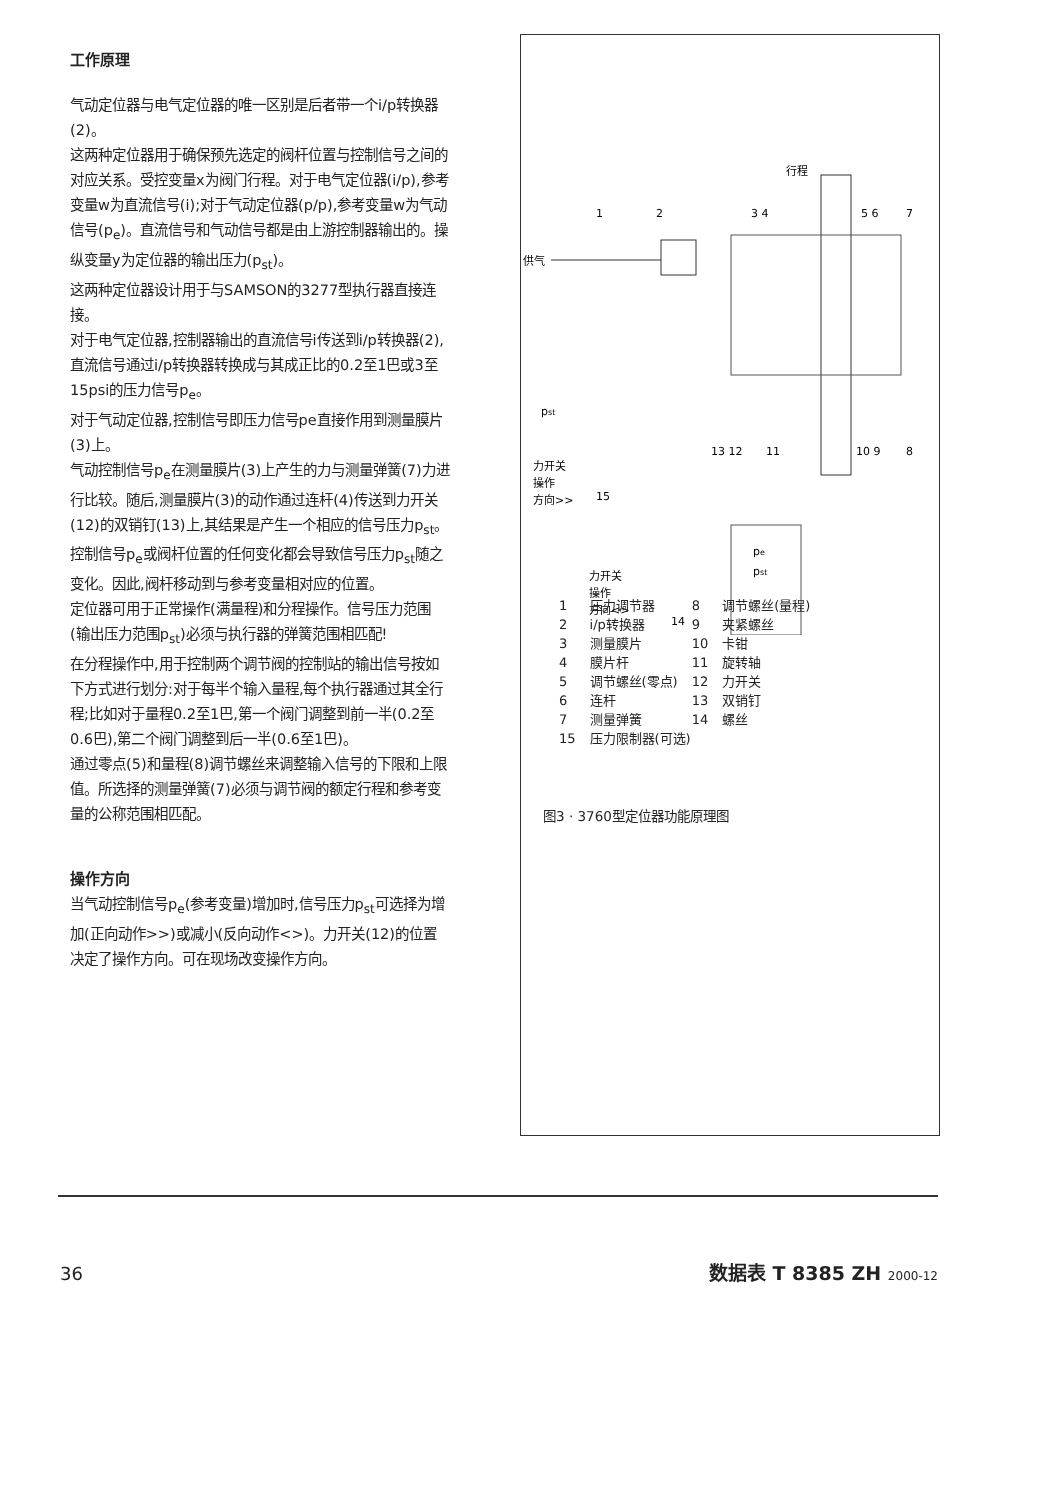工作原理
气动定位器与电气定位器的唯一区别是后者带一个i/p转换器(2)。
这两种定位器用于确保预先选定的阀杆位置与控制信号之间的对应关系。受控变量x为阀门行程。对于电气定位器(i/p),参考变量w为直流信号(i);对于气动定位器(p/p),参考变量w为气动信号(p<sub>e</sub>)。直流信号和气动信号都是由上游控制器输出的。操纵变量y为定位器的输出压力(p<sub>st</sub>)。
这两种定位器设计用于与SAMSON的3277型执行器直接连接。
对于电气定位器,控制器输出的直流信号i传送到i/p转换器(2),直流信号通过i/p转换器转换成与其成正比的0.2至1巴或3至15psi的压力信号p<sub>e</sub>。
对于气动定位器,控制信号即压力信号pe直接作用到测量膜片(3)上。
气动控制信号p<sub>e</sub>在测量膜片(3)上产生的力与测量弹簧(7)力进行比较。随后,测量膜片(3)的动作通过连杆(4)传送到力开关(12)的双销钉(13)上,其结果是产生一个相应的信号压力p<sub>st</sub>。控制信号p<sub>e</sub>或阀杆位置的任何变化都会导致信号压力p<sub>st</sub>随之变化。因此,阀杆移动到与参考变量相对应的位置。
定位器可用于正常操作(满量程)和分程操作。信号压力范围(输出压力范围p<sub>st</sub>)必须与执行器的弹簧范围相匹配!
在分程操作中,用于控制两个调节阀的控制站的输出信号按如下方式进行划分:对于每半个输入量程,每个执行器通过其全行程;比如对于量程0.2至1巴,第一个阀门调整到前一半(0.2至0.6巴),第二个阀门调整到后一半(0.6至1巴)。
通过零点(5)和量程(8)调节螺丝来调整输入信号的下限和上限值。所选择的测量弹簧(7)必须与调节阀的额定行程和参考变量的公称范围相匹配。
操作方向
当气动控制信号p<sub>e</sub>(参考变量)增加时,信号压力p<sub>st</sub>可选择为增加(正向动作>>)或减小(反向动作<>)。力开关(12)的位置决定了操作方向。可在现场改变操作方向。
行程
1
2
3 4
5 6
7
供气
pst
13 12
11
10 9
8
力开关
操作
方向>>
15
pe
pst
力开关
操作
方向<>
14
| 1 | 压力调节器 | 8 | 调节螺丝(量程) |
| 2 | i/p转换器 | 9 | 夹紧螺丝 |
| 3 | 测量膜片 | 10 | 卡钳 |
| 4 | 膜片杆 | 11 | 旋转轴 |
| 5 | 调节螺丝(零点) | 12 | 力开关 |
| 6 | 连杆 | 13 | 双销钉 |
| 7 | 测量弹簧 | 14 | 螺丝 |
| 15 | 压力限制器(可选) | | |
图3 · 3760型定位器功能原理图
36 数据表 T 8385 ZH 2000-12